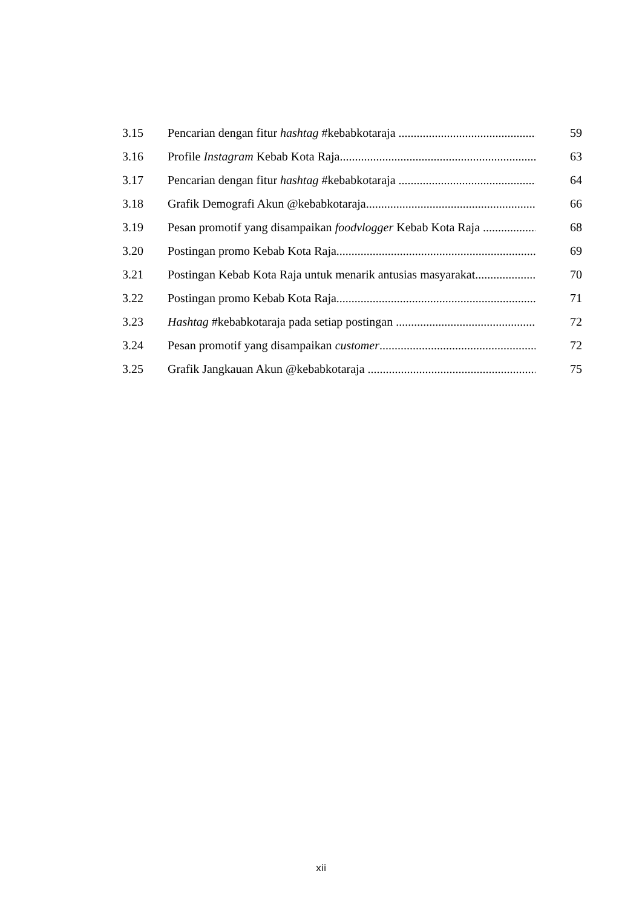3.15 Pencarian dengan fitur hashtag #kebabkotaraja 59
3.16 Profile Instagram Kebab Kota Raja 63
3.17 Pencarian dengan fitur hashtag #kebabkotaraja 64
3.18 Grafik Demografi Akun @kebabkotaraja 66
3.19 Pesan promotif yang disampaikan foodvlogger Kebab Kota Raja 68
3.20 Postingan promo Kebab Kota Raja 69
3.21 Postingan Kebab Kota Raja untuk menarik antusias masyarakat 70
3.22 Postingan promo Kebab Kota Raja 71
3.23 Hashtag #kebabkotaraja pada setiap postingan 72
3.24 Pesan promotif yang disampaikan customer 72
3.25 Grafik Jangkauan Akun @kebabkotaraja 75
xii